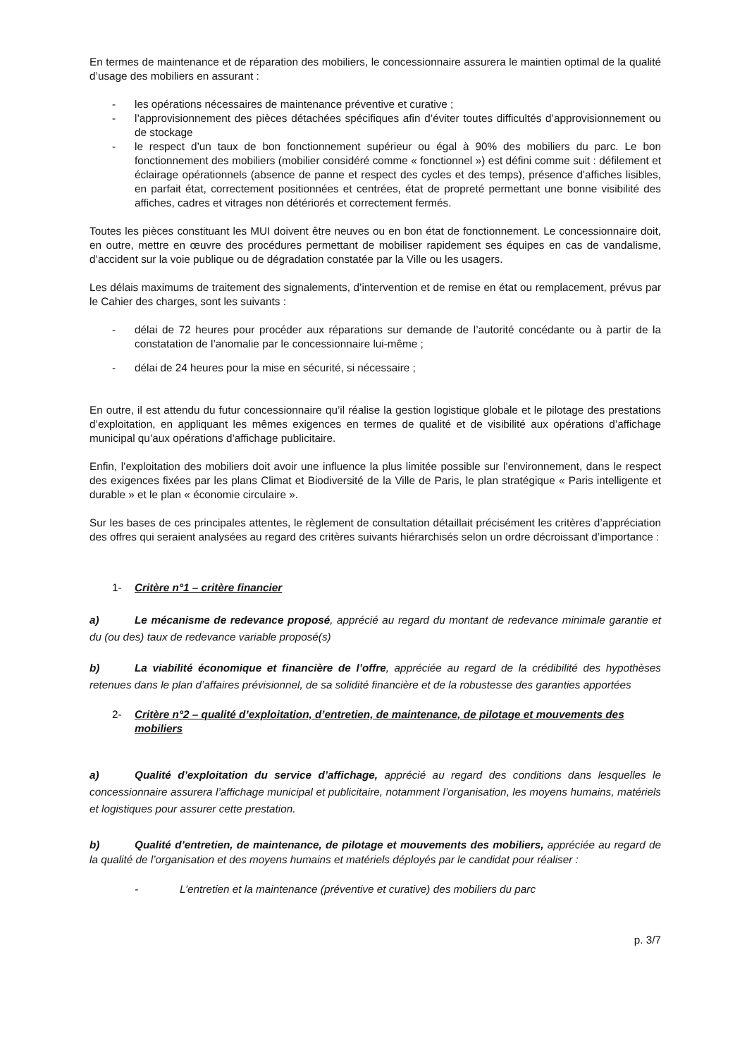En termes de maintenance et de réparation des mobiliers, le concessionnaire assurera le maintien optimal de la qualité d’usage des mobiliers en assurant :
- les opérations nécessaires de maintenance préventive et curative ;
- l’approvisionnement des pièces détachées spécifiques afin d’éviter toutes difficultés d’approvisionnement ou de stockage
- le respect d’un taux de bon fonctionnement supérieur ou égal à 90% des mobiliers du parc. Le bon fonctionnement des mobiliers (mobilier considéré comme « fonctionnel ») est défini comme suit : défilement et éclairage opérationnels (absence de panne et respect des cycles et des temps), présence d'affiches lisibles, en parfait état, correctement positionnées et centrées, état de propreté permettant une bonne visibilité des affiches, cadres et vitrages non détériorés et correctement fermés.
Toutes les pièces constituant les MUI doivent être neuves ou en bon état de fonctionnement. Le concessionnaire doit, en outre, mettre en œuvre des procédures permettant de mobiliser rapidement ses équipes en cas de vandalisme, d’accident sur la voie publique ou de dégradation constatée par la Ville ou les usagers.
Les délais maximums de traitement des signalements, d’intervention et de remise en état ou remplacement, prévus par le Cahier des charges, sont les suivants :
- délai de 72 heures pour procéder aux réparations sur demande de l’autorité concédante ou à partir de la constatation de l’anomalie par le concessionnaire lui-même ;
- délai de 24 heures pour la mise en sécurité, si nécessaire ;
En outre, il est attendu du futur concessionnaire qu’il réalise la gestion logistique globale et le pilotage des prestations d’exploitation, en appliquant les mêmes exigences en termes de qualité et de visibilité aux opérations d’affichage municipal qu’aux opérations d’affichage publicitaire.
Enfin, l’exploitation des mobiliers doit avoir une influence la plus limitée possible sur l’environnement, dans le respect des exigences fixées par les plans Climat et Biodiversité de la Ville de Paris, le plan stratégique « Paris intelligente et durable » et le plan « économie circulaire ».
Sur les bases de ces principales attentes, le règlement de consultation détaillait précisément les critères d’appréciation des offres qui seraient analysées au regard des critères suivants hiérarchisés selon un ordre décroissant d’importance :
1- Critère n°1 – critère financier
a) Le mécanisme de redevance proposé, apprécié au regard du montant de redevance minimale garantie et du (ou des) taux de redevance variable proposé(s)
b) La viabilité économique et financière de l’offre, appréciée au regard de la crédibilité des hypothèses retenues dans le plan d’affaires prévisionnel, de sa solidité financière et de la robustesse des garanties apportées
2- Critère n°2 – qualité d’exploitation, d’entretien, de maintenance, de pilotage et mouvements des mobiliers
a) Qualité d’exploitation du service d’affichage, apprécié au regard des conditions dans lesquelles le concessionnaire assurera l’affichage municipal et publicitaire, notamment l’organisation, les moyens humains, matériels et logistiques pour assurer cette prestation.
b) Qualité d’entretien, de maintenance, de pilotage et mouvements des mobiliers, appréciée au regard de la qualité de l’organisation et des moyens humains et matériels déployés par le candidat pour réaliser :
- L’entretien et la maintenance (préventive et curative) des mobiliers du parc
p. 3/7